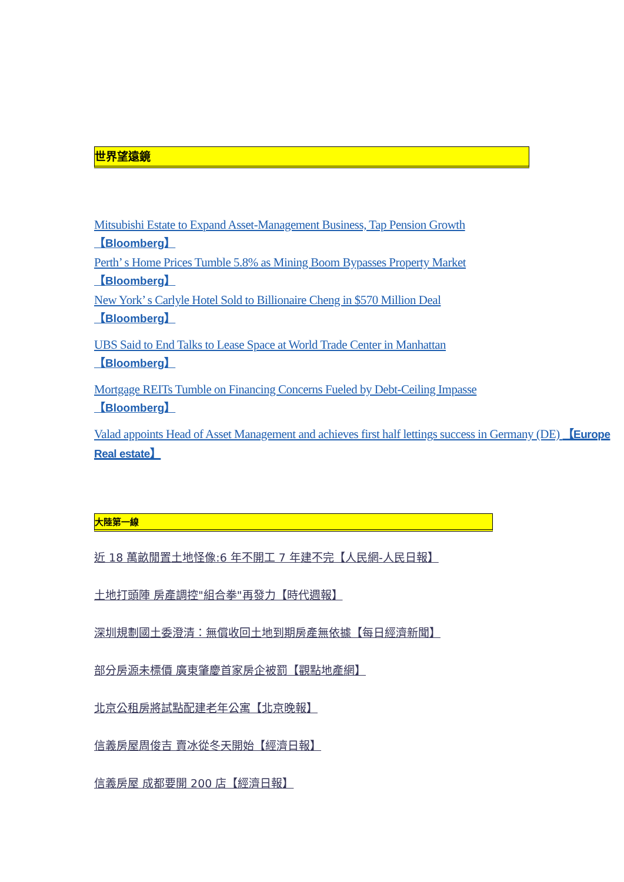世界望遠鏡
Mitsubishi Estate to Expand Asset-Management Business, Tap Pension Growth
【Bloomberg】
Perth’ s Home Prices Tumble 5.8% as Mining Boom Bypasses Property Market
【Bloomberg】
New York’ s Carlyle Hotel Sold to Billionaire Cheng in $570 Million Deal
【Bloomberg】
UBS Said to End Talks to Lease Space at World Trade Center in Manhattan
【Bloomberg】
Mortgage REITs Tumble on Financing Concerns Fueled by Debt-Ceiling Impasse
【Bloomberg】
Valad appoints Head of Asset Management and achieves first half lettings success in Germany (DE) 【Europe Real estate】
大陸第一線
近 18 萬畝閒置土地怪像:6 年不開工 7 年建不完【人民網-人民日報】
土地打頭陣 房產調控"組合拳"再發力【時代週報】
深圳規劃國土委澄清：無償收回土地到期房產無依據【每日經濟新聞】
部分房源未標價 廣東肇慶首家房企被罰【觀點地產網】
北京公租房將試點配建老年公寓【北京晚報】
信義房屋周俊吉 賣冰從冬天開始【經濟日報】
信義房屋 成都要開 200 店【經濟日報】